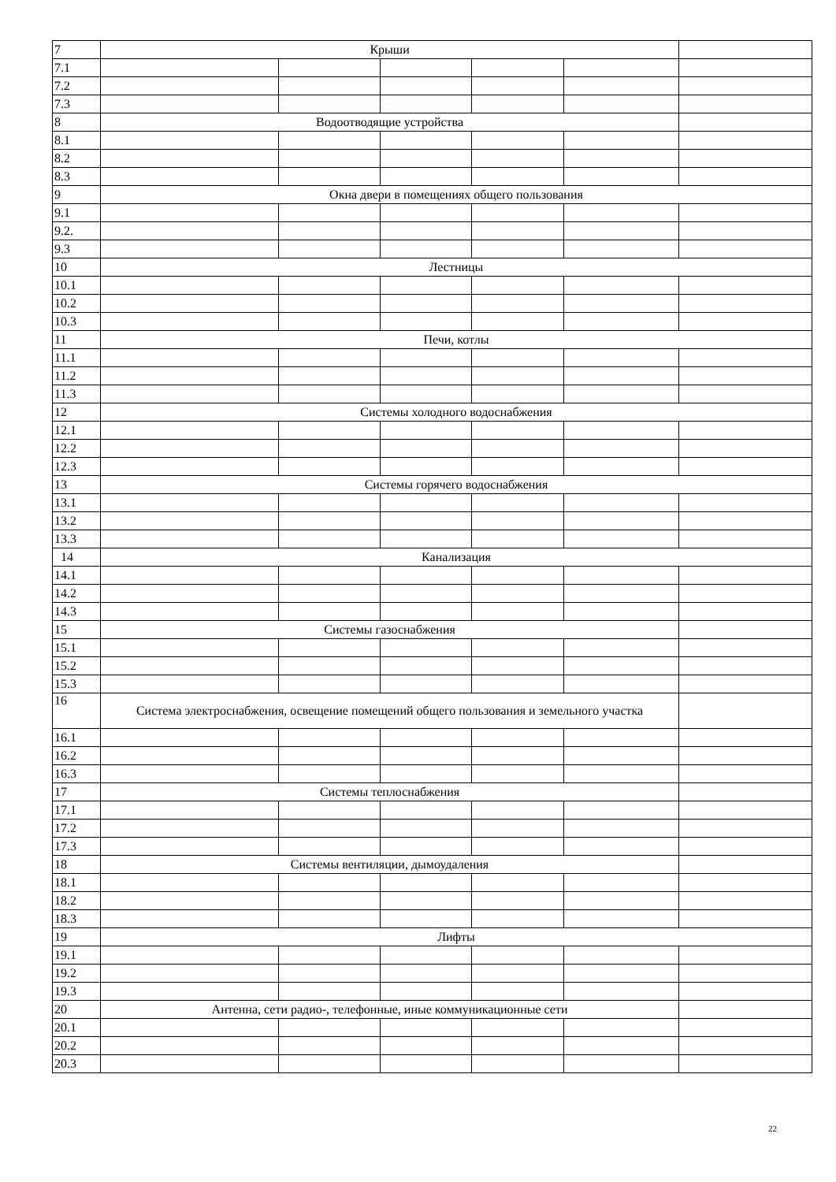| 7 | Крыши | | | | | |
| 7.1 | | | | | | |
| 7.2 | | | | | | |
| 7.3 | | | | | | |
| 8 | Водоотводящие устройства | | | | | |
| 8.1 | | | | | | |
| 8.2 | | | | | | |
| 8.3 | | | | | | |
| 9 | Окна двери в помещениях общего пользования | | | | | |
| 9.1 | | | | | | |
| 9.2. | | | | | | |
| 9.3 | | | | | | |
| 10 | Лестницы | | | | | |
| 10.1 | | | | | | |
| 10.2 | | | | | | |
| 10.3 | | | | | | |
| 11 | Печи, котлы | | | | | |
| 11.1 | | | | | | |
| 11.2 | | | | | | |
| 11.3 | | | | | | |
| 12 | Системы холодного водоснабжения | | | | | |
| 12.1 | | | | | | |
| 12.2 | | | | | | |
| 12.3 | | | | | | |
| 13 | Системы горячего водоснабжения | | | | | |
| 13.1 | | | | | | |
| 13.2 | | | | | | |
| 13.3 | | | | | | |
| 14 | Канализация | | | | | |
| 14.1 | | | | | | |
| 14.2 | | | | | | |
| 14.3 | | | | | | |
| 15 | Системы газоснабжения | | | | | |
| 15.1 | | | | | | |
| 15.2 | | | | | | |
| 15.3 | | | | | | |
| 16 | Система электроснабжения, освещение помещений общего пользования и земельного участка | | | | | |
| 16.1 | | | | | | |
| 16.2 | | | | | | |
| 16.3 | | | | | | |
| 17 | Системы теплоснабжения | | | | | |
| 17.1 | | | | | | |
| 17.2 | | | | | | |
| 17.3 | | | | | | |
| 18 | Системы вентиляции, дымоудаления | | | | | |
| 18.1 | | | | | | |
| 18.2 | | | | | | |
| 18.3 | | | | | | |
| 19 | Лифты | | | | | |
| 19.1 | | | | | | |
| 19.2 | | | | | | |
| 19.3 | | | | | | |
| 20 | Антенна, сети радио-, телефонные, иные коммуникационные сети | | | | | |
| 20.1 | | | | | | |
| 20.2 | | | | | | |
| 20.3 | | | | | | |
22